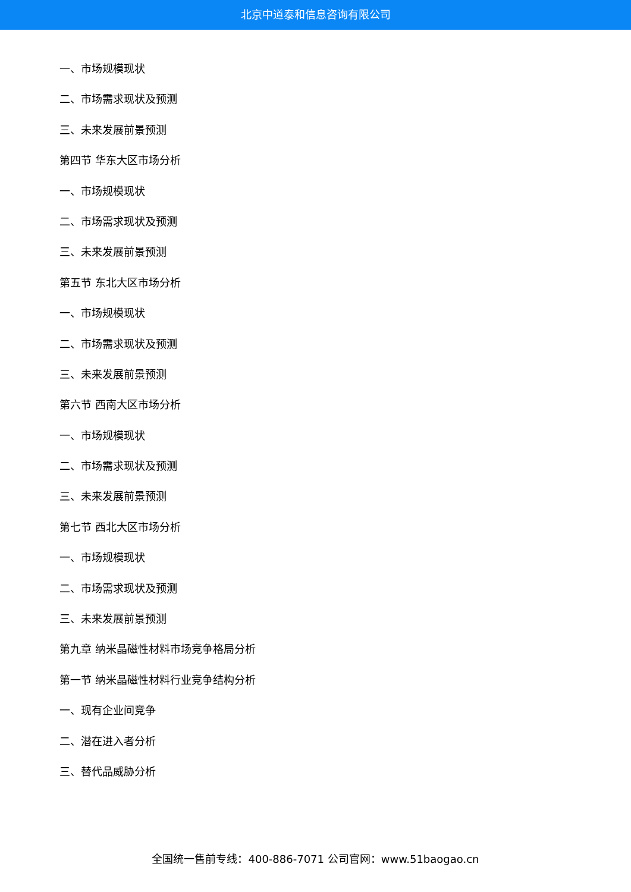北京中道泰和信息咨询有限公司
一、市场规模现状
二、市场需求现状及预测
三、未来发展前景预测
第四节 华东大区市场分析
一、市场规模现状
二、市场需求现状及预测
三、未来发展前景预测
第五节 东北大区市场分析
一、市场规模现状
二、市场需求现状及预测
三、未来发展前景预测
第六节 西南大区市场分析
一、市场规模现状
二、市场需求现状及预测
三、未来发展前景预测
第七节 西北大区市场分析
一、市场规模现状
二、市场需求现状及预测
三、未来发展前景预测
第九章 纳米晶磁性材料市场竞争格局分析
第一节 纳米晶磁性材料行业竞争结构分析
一、现有企业间竞争
二、潜在进入者分析
三、替代品威胁分析
全国统一售前专线：400-886-7071 公司官网：www.51baogao.cn